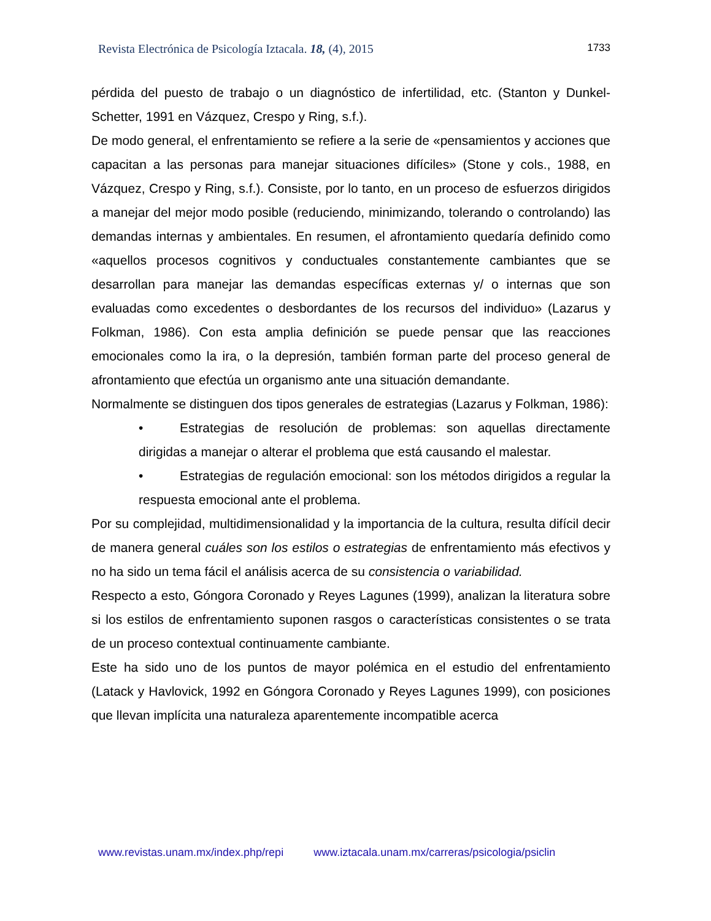Revista Electrónica de Psicología Iztacala. 18, (4), 2015
1733
pérdida del puesto de trabajo o un diagnóstico de infertilidad, etc. (Stanton y Dunkel-Schetter, 1991 en Vázquez, Crespo y Ring, s.f.).
De modo general, el enfrentamiento se refiere a la serie de «pensamientos y acciones que capacitan a las personas para manejar situaciones difíciles» (Stone y cols., 1988, en Vázquez, Crespo y Ring, s.f.). Consiste, por lo tanto, en un proceso de esfuerzos dirigidos a manejar del mejor modo posible (reduciendo, minimizando, tolerando o controlando) las demandas internas y ambientales. En resumen, el afrontamiento quedaría definido como «aquellos procesos cognitivos y conductuales constantemente cambiantes que se desarrollan para manejar las demandas específicas externas y/ o internas que son evaluadas como excedentes o desbordantes de los recursos del individuo» (Lazarus y Folkman, 1986). Con esta amplia definición se puede pensar que las reacciones emocionales como la ira, o la depresión, también forman parte del proceso general de afrontamiento que efectúa un organismo ante una situación demandante.
Normalmente se distinguen dos tipos generales de estrategias (Lazarus y Folkman, 1986):
• Estrategias de resolución de problemas: son aquellas directamente dirigidas a manejar o alterar el problema que está causando el malestar.
• Estrategias de regulación emocional: son los métodos dirigidos a regular la respuesta emocional ante el problema.
Por su complejidad, multidimensionalidad y la importancia de la cultura, resulta difícil decir de manera general cuáles son los estilos o estrategias de enfrentamiento más efectivos y no ha sido un tema fácil el análisis acerca de su consistencia o variabilidad.
Respecto a esto, Góngora Coronado y Reyes Lagunes (1999), analizan la literatura sobre si los estilos de enfrentamiento suponen rasgos o características consistentes o se trata de un proceso contextual continuamente cambiante.
Este ha sido uno de los puntos de mayor polémica en el estudio del enfrentamiento (Latack y Havlovick, 1992 en Góngora Coronado y Reyes Lagunes 1999), con posiciones que llevan implícita una naturaleza aparentemente incompatible acerca
www.revistas.unam.mx/index.php/repi www.iztacala.unam.mx/carreras/psicologia/psiclin